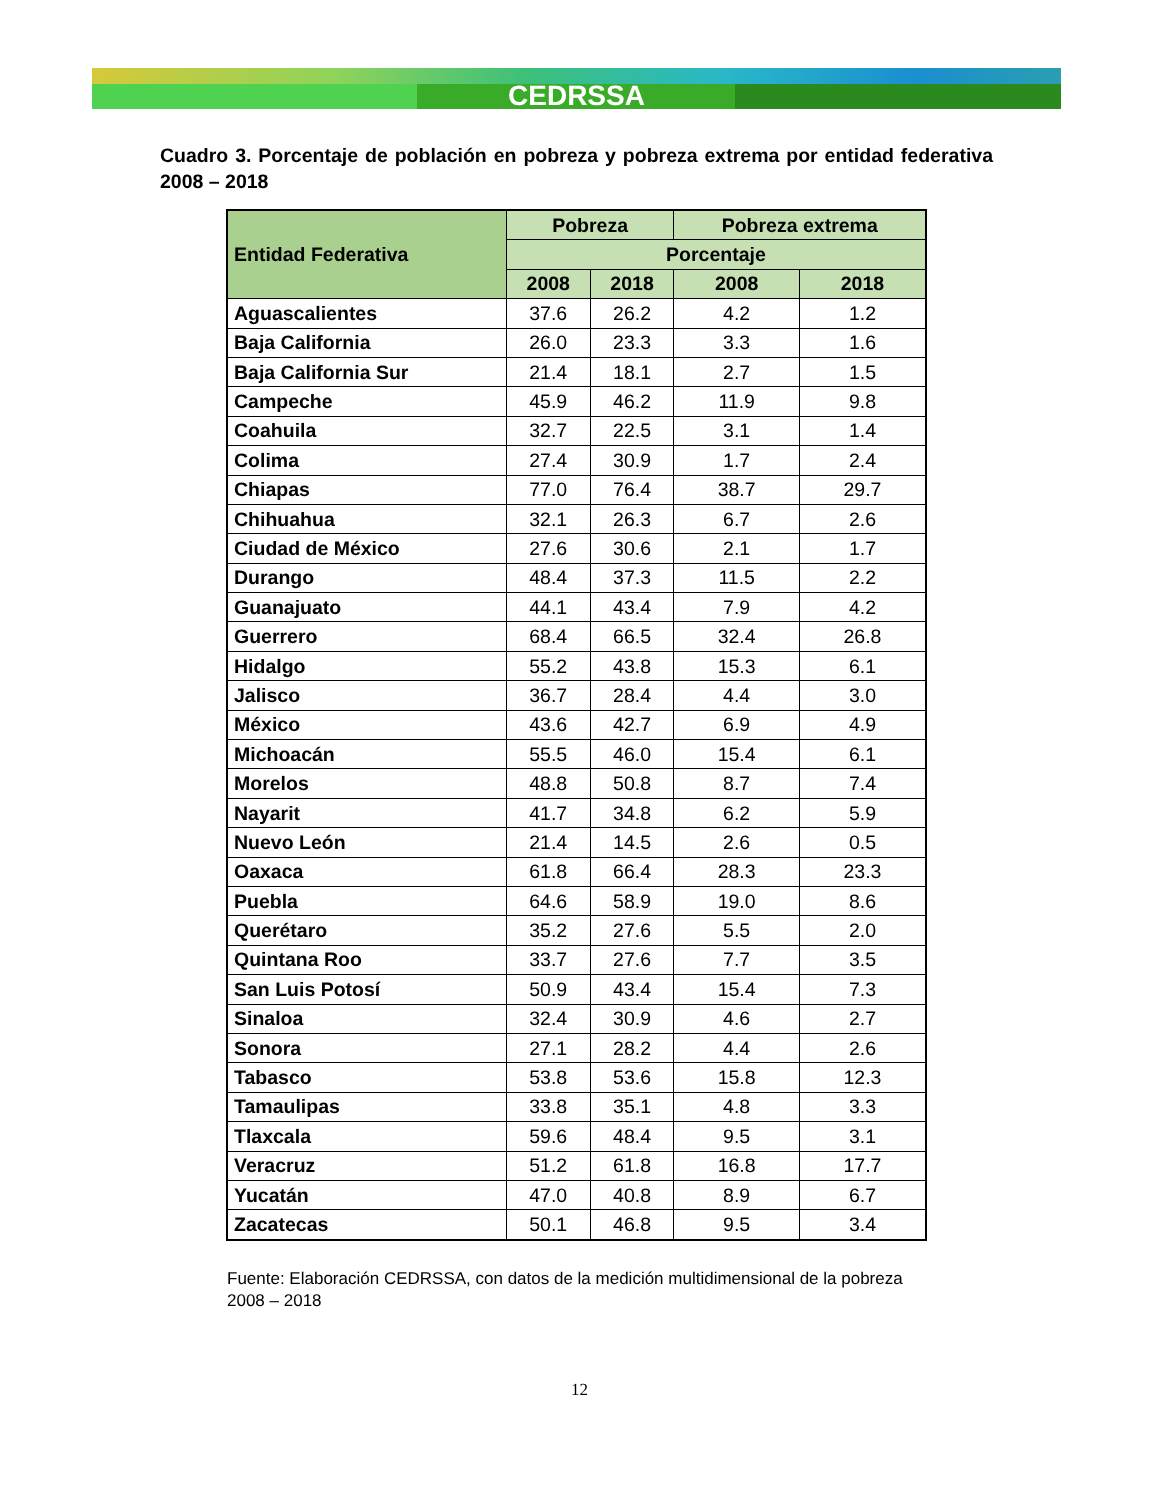CEDRSSA
Cuadro 3. Porcentaje de población en pobreza y pobreza extrema por entidad federativa 2008 – 2018
| Entidad Federativa | Pobreza | | Pobreza extrema | |
| --- | --- | --- | --- | --- |
| | Porcentaje | | | |
| | 2008 | 2018 | 2008 | 2018 |
| Aguascalientes | 37.6 | 26.2 | 4.2 | 1.2 |
| Baja California | 26.0 | 23.3 | 3.3 | 1.6 |
| Baja California Sur | 21.4 | 18.1 | 2.7 | 1.5 |
| Campeche | 45.9 | 46.2 | 11.9 | 9.8 |
| Coahuila | 32.7 | 22.5 | 3.1 | 1.4 |
| Colima | 27.4 | 30.9 | 1.7 | 2.4 |
| Chiapas | 77.0 | 76.4 | 38.7 | 29.7 |
| Chihuahua | 32.1 | 26.3 | 6.7 | 2.6 |
| Ciudad de México | 27.6 | 30.6 | 2.1 | 1.7 |
| Durango | 48.4 | 37.3 | 11.5 | 2.2 |
| Guanajuato | 44.1 | 43.4 | 7.9 | 4.2 |
| Guerrero | 68.4 | 66.5 | 32.4 | 26.8 |
| Hidalgo | 55.2 | 43.8 | 15.3 | 6.1 |
| Jalisco | 36.7 | 28.4 | 4.4 | 3.0 |
| México | 43.6 | 42.7 | 6.9 | 4.9 |
| Michoacán | 55.5 | 46.0 | 15.4 | 6.1 |
| Morelos | 48.8 | 50.8 | 8.7 | 7.4 |
| Nayarit | 41.7 | 34.8 | 6.2 | 5.9 |
| Nuevo León | 21.4 | 14.5 | 2.6 | 0.5 |
| Oaxaca | 61.8 | 66.4 | 28.3 | 23.3 |
| Puebla | 64.6 | 58.9 | 19.0 | 8.6 |
| Querétaro | 35.2 | 27.6 | 5.5 | 2.0 |
| Quintana Roo | 33.7 | 27.6 | 7.7 | 3.5 |
| San Luis Potosí | 50.9 | 43.4 | 15.4 | 7.3 |
| Sinaloa | 32.4 | 30.9 | 4.6 | 2.7 |
| Sonora | 27.1 | 28.2 | 4.4 | 2.6 |
| Tabasco | 53.8 | 53.6 | 15.8 | 12.3 |
| Tamaulipas | 33.8 | 35.1 | 4.8 | 3.3 |
| Tlaxcala | 59.6 | 48.4 | 9.5 | 3.1 |
| Veracruz | 51.2 | 61.8 | 16.8 | 17.7 |
| Yucatán | 47.0 | 40.8 | 8.9 | 6.7 |
| Zacatecas | 50.1 | 46.8 | 9.5 | 3.4 |
Fuente: Elaboración CEDRSSA, con datos de la medición multidimensional de la pobreza 2008 – 2018
12